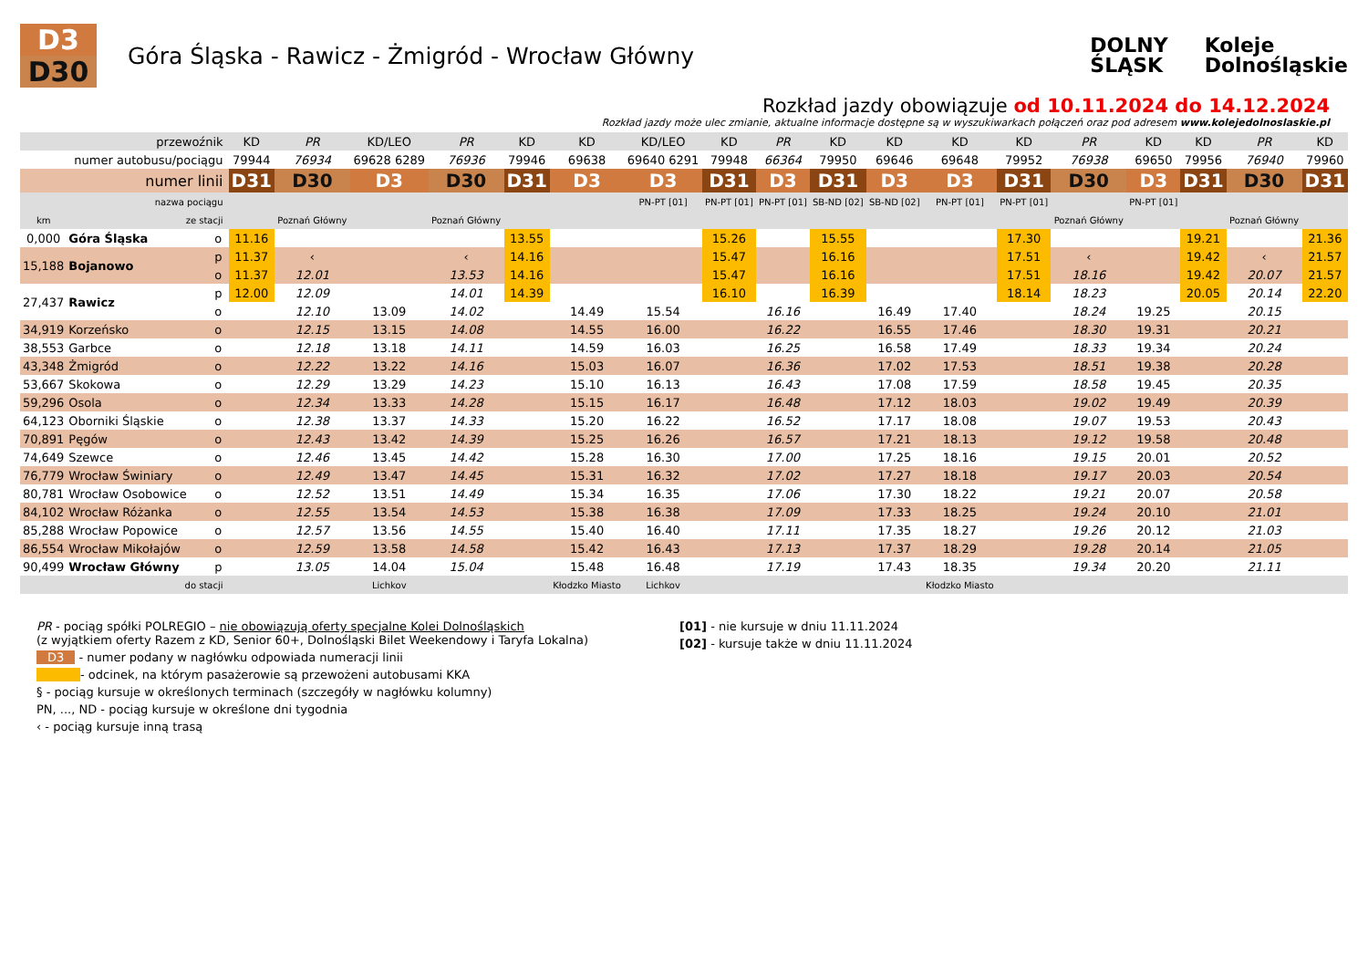D3
D30
Góra Śląska - Rawicz - Żmigród - Wrocław Główny
DOLNY
ŚLĄSK
Koleje
Dolnośląskie
Rozkład jazdy obowiązuje od 10.11.2024 do 14.12.2024
Rozkład jazdy może ulec zmianie, aktualne informacje dostępne są w wyszukiwarkach połączeń oraz pod adresem www.kolejedolnoslaskie.pl
| | przewoźnik | | | KD | PR | KD/LEO | PR | KD | KD | KD/LEO | KD | PR | KD | KD | KD | KD | PR | KD | KD | PR | KD |
| | numer autobusu/pociągu | | | 79944 | 76934 | 69628 6289 | 76936 | 79946 | 69638 | 69640 6291 | 79948 | 66364 | 79950 | 69646 | 69648 | 79952 | 76938 | 69650 | 79956 | 76940 | 79960 |
| | numer linii | | | D31 | D30 | D3 | D30 | D31 | D3 | D3 | D31 | D3 | D31 | D3 | D3 | D31 | D30 | D3 | D31 | D30 | D31 |
| | nazwa pociągu | | | | | | | | | PN-PT [01] | PN-PT [01] | PN-PT [01] | SB-ND [02] | SB-ND [02] | PN-PT [01] | PN-PT [01] | | PN-PT [01] | | | |
| km | ze stacji | | | | Poznań Główny | | Poznań Główny | | | | | | | | | | Poznań Główny | | | Poznań Główny | |
| 0,000 | Góra Śląska | o | | 11.16 | | | | 13.55 | | | 15.26 | | 15.55 | | | 17.30 | | | 19.21 | | 21.36 |
| 15,188 | Bojanowo | p | | 11.37 | ‹ | | ‹ | 14.16 | | | 15.47 | | 16.16 | | | 17.51 | ‹ | | 19.42 | ‹ | 21.57 |
| | | o | | 11.37 | 12.01 | | 13.53 | 14.16 | | | 15.47 | | 16.16 | | | 17.51 | 18.16 | | 19.42 | 20.07 | 21.57 |
| 27,437 | Rawicz | p | | 12.00 | 12.09 | | 14.01 | 14.39 | | | 16.10 | | 16.39 | | | 18.14 | 18.23 | | 20.05 | 20.14 | 22.20 |
| | | o | | | 12.10 | 13.09 | 14.02 | | 14.49 | 15.54 | | 16.16 | | 16.49 | 17.40 | | 18.24 | 19.25 | | 20.15 | |
| 34,919 | Korzeńsko | o | | | 12.15 | 13.15 | 14.08 | | 14.55 | 16.00 | | 16.22 | | 16.55 | 17.46 | | 18.30 | 19.31 | | 20.21 | |
| 38,553 | Garbce | o | | | 12.18 | 13.18 | 14.11 | | 14.59 | 16.03 | | 16.25 | | 16.58 | 17.49 | | 18.33 | 19.34 | | 20.24 | |
| 43,348 | Żmigród | o | | | 12.22 | 13.22 | 14.16 | | 15.03 | 16.07 | | 16.36 | | 17.02 | 17.53 | | 18.51 | 19.38 | | 20.28 | |
| 53,667 | Skokowa | o | | | 12.29 | 13.29 | 14.23 | | 15.10 | 16.13 | | 16.43 | | 17.08 | 17.59 | | 18.58 | 19.45 | | 20.35 | |
| 59,296 | Osola | o | | | 12.34 | 13.33 | 14.28 | | 15.15 | 16.17 | | 16.48 | | 17.12 | 18.03 | | 19.02 | 19.49 | | 20.39 | |
| 64,123 | Oborniki Śląskie | o | | | 12.38 | 13.37 | 14.33 | | 15.20 | 16.22 | | 16.52 | | 17.17 | 18.08 | | 19.07 | 19.53 | | 20.43 | |
| 70,891 | Pęgów | o | | | 12.43 | 13.42 | 14.39 | | 15.25 | 16.26 | | 16.57 | | 17.21 | 18.13 | | 19.12 | 19.58 | | 20.48 | |
| 74,649 | Szewce | o | | | 12.46 | 13.45 | 14.42 | | 15.28 | 16.30 | | 17.00 | | 17.25 | 18.16 | | 19.15 | 20.01 | | 20.52 | |
| 76,779 | Wrocław Świniary | o | | | 12.49 | 13.47 | 14.45 | | 15.31 | 16.32 | | 17.02 | | 17.27 | 18.18 | | 19.17 | 20.03 | | 20.54 | |
| 80,781 | Wrocław Osobowice | o | | | 12.52 | 13.51 | 14.49 | | 15.34 | 16.35 | | 17.06 | | 17.30 | 18.22 | | 19.21 | 20.07 | | 20.58 | |
| 84,102 | Wrocław Różanka | o | | | 12.55 | 13.54 | 14.53 | | 15.38 | 16.38 | | 17.09 | | 17.33 | 18.25 | | 19.24 | 20.10 | | 21.01 | |
| 85,288 | Wrocław Popowice | o | | | 12.57 | 13.56 | 14.55 | | 15.40 | 16.40 | | 17.11 | | 17.35 | 18.27 | | 19.26 | 20.12 | | 21.03 | |
| 86,554 | Wrocław Mikołajów | o | | | 12.59 | 13.58 | 14.58 | | 15.42 | 16.43 | | 17.13 | | 17.37 | 18.29 | | 19.28 | 20.14 | | 21.05 | |
| 90,499 | Wrocław Główny | p | | | 13.05 | 14.04 | 15.04 | | 15.48 | 16.48 | | 17.19 | | 17.43 | 18.35 | | 19.34 | 20.20 | | 21.11 | |
| | do stacji | | | | | Lichkov | | | Kłodzko Miasto | Lichkov | | | | | Kłodzko Miasto | | | | | | |
PR - pociąg spółki POLREGIO – nie obowiązują oferty specjalne Kolei Dolnośląskich
(z wyjątkiem oferty Razem z KD, Senior 60+, Dolnośląski Bilet Weekendowy i Taryfa Lokalna)
D3 - numer podany w nagłówku odpowiada numeracji linii
- odcinek, na którym pasażerowie są przewożeni autobusami KKA
§ - pociąg kursuje w określonych terminach (szczegóły w nagłówku kolumny)
PN, ..., ND - pociąg kursuje w określone dni tygodnia
‹ - pociąg kursuje inną trasą
[01] - nie kursuje w dniu 11.11.2024
[02] - kursuje także w dniu 11.11.2024